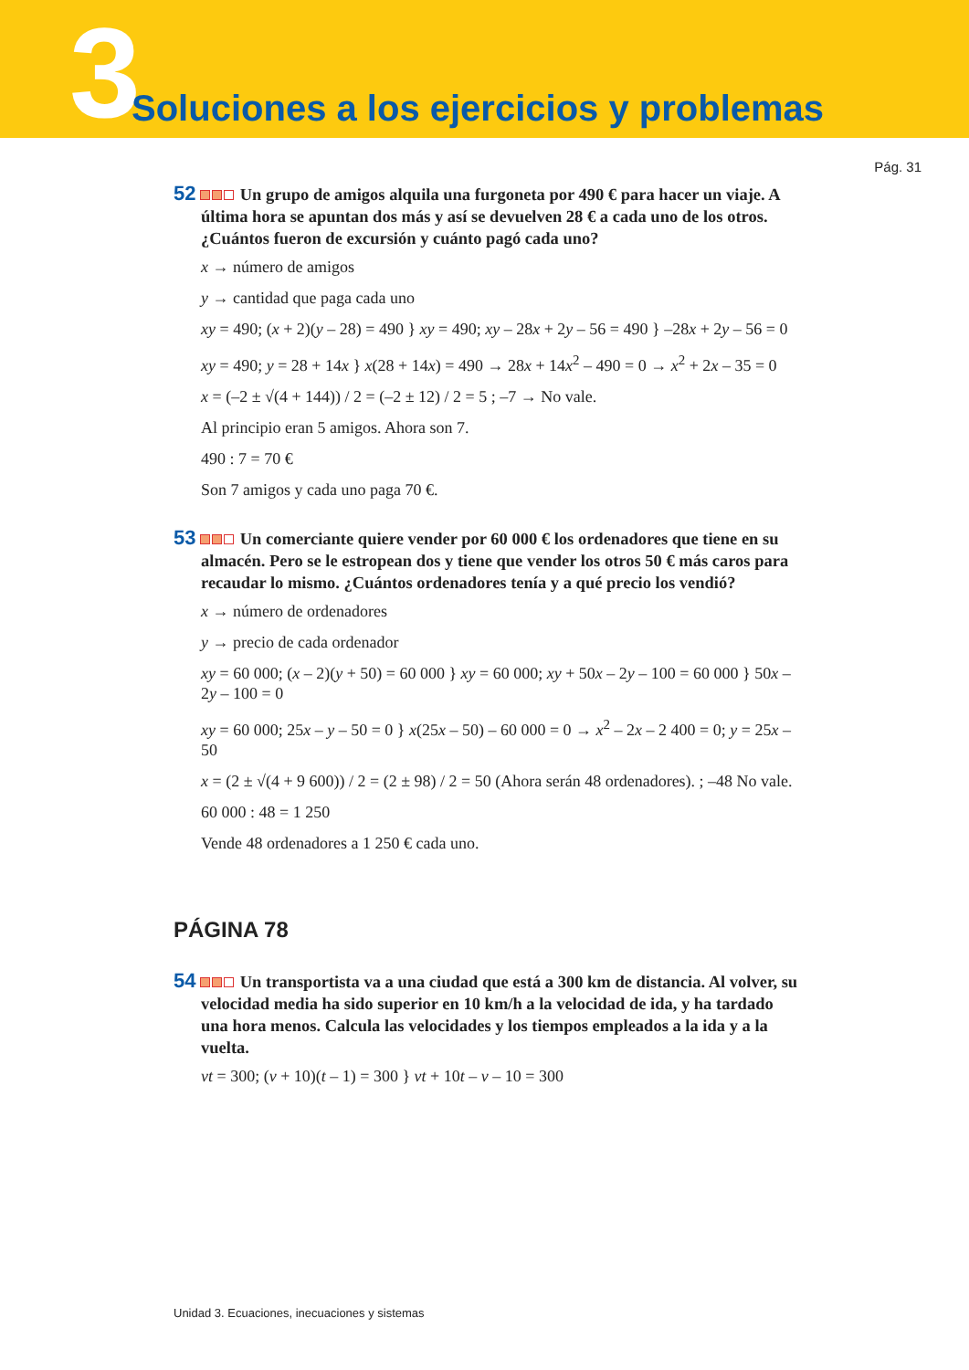3
Soluciones a los ejercicios y problemas
Pág. 31
52 Un grupo de amigos alquila una furgoneta por 490 € para hacer un viaje. A última hora se apuntan dos más y así se devuelven 28 € a cada uno de los otros. ¿Cuántos fueron de excursión y cuánto pagó cada uno?
x → número de amigos
y → cantidad que paga cada uno
xy = 490; (x + 2)(y – 28) = 490 } xy = 490; xy – 28x + 2y – 56 = 490 } –28x + 2y – 56 = 0
xy = 490; y = 28 + 14x } x(28 + 14x) = 490 → 28x + 14x<sup>2</sup> – 490 = 0 → x<sup>2</sup> + 2x – 35 = 0
x = (–2 ± √(4 + 144)) / 2 = (–2 ± 12) / 2 = 5 ; –7 → No vale.
Al principio eran 5 amigos. Ahora son 7.
490 : 7 = 70 €
Son 7 amigos y cada uno paga 70 €.
53 Un comerciante quiere vender por 60 000 € los ordenadores que tiene en su almacén. Pero se le estropean dos y tiene que vender los otros 50 € más caros para recaudar lo mismo. ¿Cuántos ordenadores tenía y a qué precio los vendió?
x → número de ordenadores
y → precio de cada ordenador
xy = 60 000; (x – 2)(y + 50) = 60 000 } xy = 60 000; xy + 50x – 2y – 100 = 60 000 } 50x – 2y – 100 = 0
xy = 60 000; 25x – y – 50 = 0 } x(25x – 50) – 60 000 = 0 → x<sup>2</sup> – 2x – 2 400 = 0; y = 25x – 50
x = (2 ± √(4 + 9 600)) / 2 = (2 ± 98) / 2 = 50 (Ahora serán 48 ordenadores). ; –48 No vale.
60 000 : 48 = 1 250
Vende 48 ordenadores a 1 250 € cada uno.
PÁGINA 78
54 Un transportista va a una ciudad que está a 300 km de distancia. Al volver, su velocidad media ha sido superior en 10 km/h a la velocidad de ida, y ha tardado una hora menos. Calcula las velocidades y los tiempos empleados a la ida y a la vuelta.
vt = 300; (v + 10)(t – 1) = 300 } vt + 10t – v – 10 = 300
Unidad 3. Ecuaciones, inecuaciones y sistemas